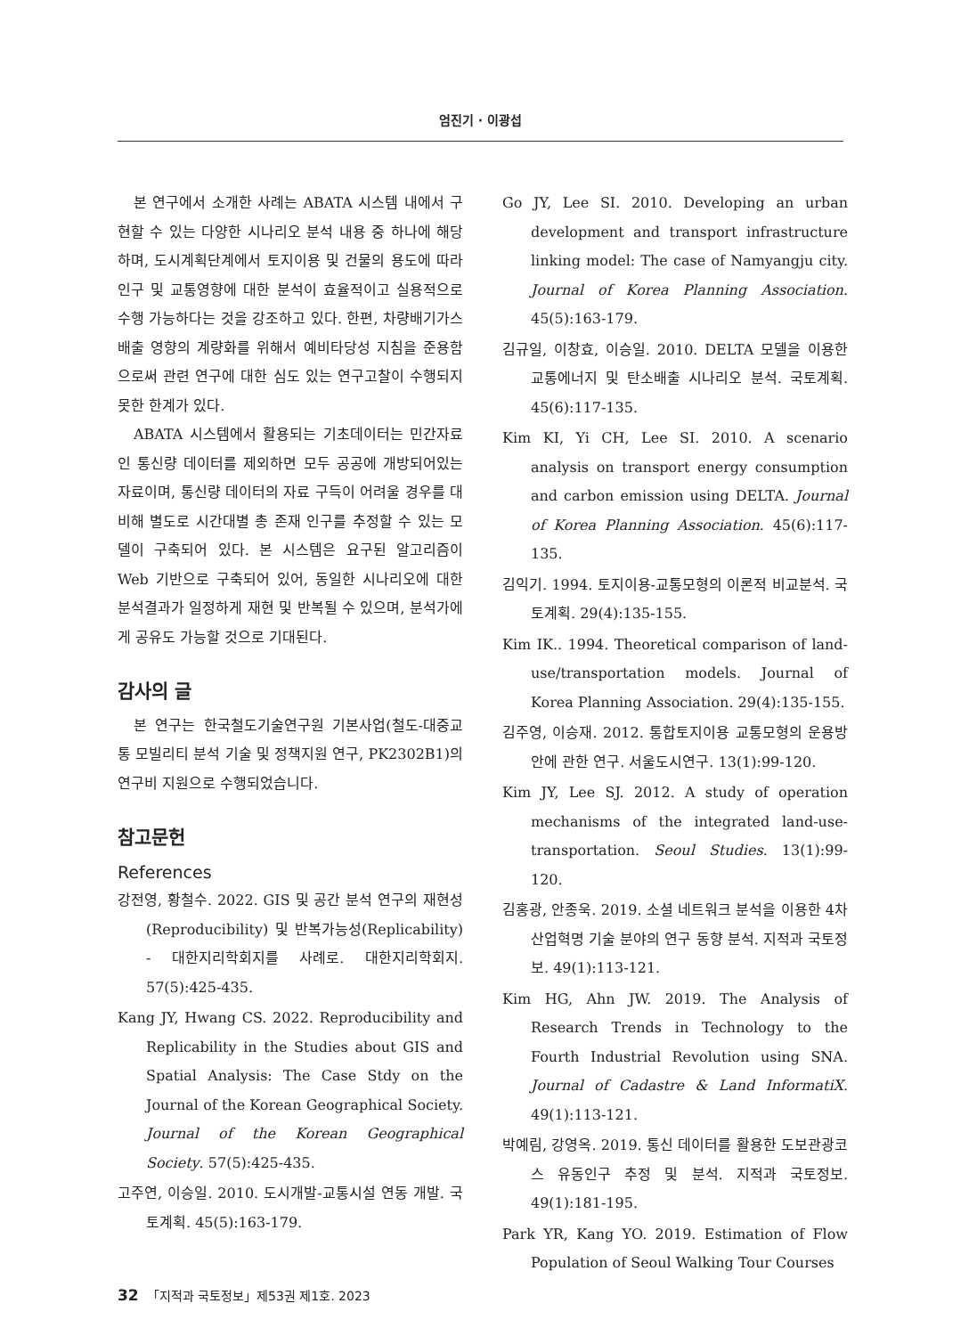엄진기 · 이광섭
본 연구에서 소개한 사례는 ABATA 시스템 내에서 구현할 수 있는 다양한 시나리오 분석 내용 중 하나에 해당하며, 도시계획단계에서 토지이용 및 건물의 용도에 따라 인구 및 교통영향에 대한 분석이 효율적이고 실용적으로 수행 가능하다는 것을 강조하고 있다. 한편, 차량배기가스 배출 영향의 계량화를 위해서 예비타당성 지침을 준용함으로써 관련 연구에 대한 심도 있는 연구고찰이 수행되지 못한 한계가 있다.
ABATA 시스템에서 활용되는 기초데이터는 민간자료인 통신량 데이터를 제외하면 모두 공공에 개방되어있는 자료이며, 통신량 데이터의 자료 구득이 어려울 경우를 대비해 별도로 시간대별 총 존재 인구를 추정할 수 있는 모델이 구축되어 있다. 본 시스템은 요구된 알고리즘이 Web 기반으로 구축되어 있어, 동일한 시나리오에 대한 분석결과가 일정하게 재현 및 반복될 수 있으며, 분석가에게 공유도 가능할 것으로 기대된다.
감사의 글
본 연구는 한국철도기술연구원 기본사업(철도-대중교통 모빌리티 분석 기술 및 정책지원 연구, PK2302B1)의 연구비 지원으로 수행되었습니다.
참고문헌
References
강전영, 황철수. 2022. GIS 및 공간 분석 연구의 재현성(Reproducibility) 및 반복가능성(Replicability) - 대한지리학회지를 사례로. 대한지리학회지. 57(5):425-435.
Kang JY, Hwang CS. 2022. Reproducibility and Replicability in the Studies about GIS and Spatial Analysis: The Case Stdy on the Journal of the Korean Geographical Society. Journal of the Korean Geographical Society. 57(5):425-435.
고주연, 이승일. 2010. 도시개발-교통시설 연동 개발. 국토계획. 45(5):163-179.
Go JY, Lee SI. 2010. Developing an urban development and transport infrastructure linking model: The case of Namyangju city. Journal of Korea Planning Association. 45(5):163-179.
김규일, 이창효, 이승일. 2010. DELTA 모델을 이용한 교통에너지 및 탄소배출 시나리오 분석. 국토계획. 45(6):117-135.
Kim KI, Yi CH, Lee SI. 2010. A scenario analysis on transport energy consumption and carbon emission using DELTA. Journal of Korea Planning Association. 45(6):117-135.
김익기. 1994. 토지이용-교통모형의 이론적 비교분석. 국토계획. 29(4):135-155.
Kim IK.. 1994. Theoretical comparison of land-use/transportation models. Journal of Korea Planning Association. 29(4):135-155.
김주영, 이승재. 2012. 통합토지이용 교통모형의 운용방안에 관한 연구. 서울도시연구. 13(1):99-120.
Kim JY, Lee SJ. 2012. A study of operation mechanisms of the integrated land-use-transportation. Seoul Studies. 13(1):99-120.
김홍광, 안종욱. 2019. 소셜 네트워크 분석을 이용한 4차 산업혁명 기술 분야의 연구 동향 분석. 지적과 국토정보. 49(1):113-121.
Kim HG, Ahn JW. 2019. The Analysis of Research Trends in Technology to the Fourth Industrial Revolution using SNA. Journal of Cadastre & Land InformatiX. 49(1):113-121.
박예림, 강영옥. 2019. 통신 데이터를 활용한 도보관광코스 유동인구 추정 및 분석. 지적과 국토정보. 49(1):181-195.
Park YR, Kang YO. 2019. Estimation of Flow Population of Seoul Walking Tour Courses
32 「지적과 국토정보」제53권 제1호. 2023